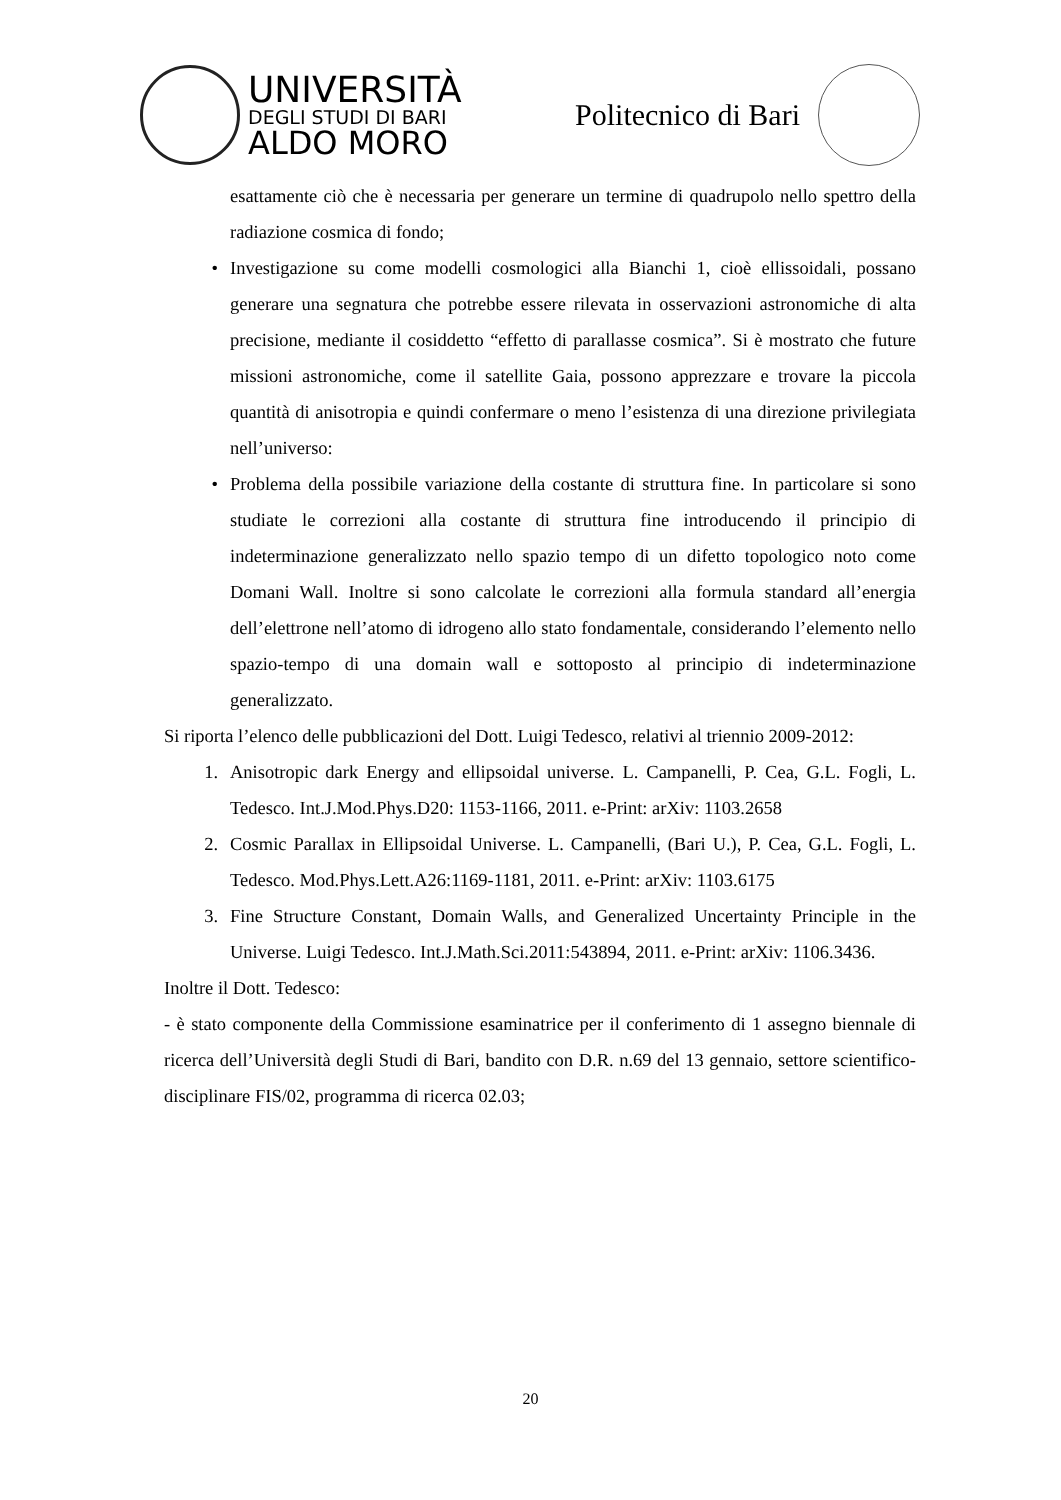UNIVERSITÀ
DEGLI STUDI DI BARI
ALDO MORO
Politecnico di Bari
esattamente ciò che è necessaria per generare un termine di quadrupolo nello spettro della radiazione cosmica di fondo;
• Investigazione su come modelli cosmologici alla Bianchi 1, cioè ellissoidali, possano generare una segnatura che potrebbe essere rilevata in osservazioni astronomiche di alta precisione, mediante il cosiddetto “effetto di parallasse cosmica”. Si è mostrato che future missioni astronomiche, come il satellite Gaia, possono apprezzare e trovare la piccola quantità di anisotropia e quindi confermare o meno l’esistenza di una direzione privilegiata nell’universo:
• Problema della possibile variazione della costante di struttura fine. In particolare si sono studiate le correzioni alla costante di struttura fine introducendo il principio di indeterminazione generalizzato nello spazio tempo di un difetto topologico noto come Domani Wall. Inoltre si sono calcolate le correzioni alla formula standard all’energia dell’elettrone nell’atomo di idrogeno allo stato fondamentale, considerando l’elemento nello spazio-tempo di una domain wall e sottoposto al principio di indeterminazione generalizzato.
Si riporta l’elenco delle pubblicazioni del Dott. Luigi Tedesco, relativi al triennio 2009-2012:
1. Anisotropic dark Energy and ellipsoidal universe. L. Campanelli, P. Cea, G.L. Fogli, L. Tedesco. Int.J.Mod.Phys.D20: 1153-1166, 2011. e-Print: arXiv: 1103.2658
2. Cosmic Parallax in Ellipsoidal Universe. L. Campanelli, (Bari U.), P. Cea, G.L. Fogli, L. Tedesco. Mod.Phys.Lett.A26:1169-1181, 2011. e-Print: arXiv: 1103.6175
3. Fine Structure Constant, Domain Walls, and Generalized Uncertainty Principle in the Universe. Luigi Tedesco. Int.J.Math.Sci.2011:543894, 2011. e-Print: arXiv: 1106.3436.
Inoltre il Dott. Tedesco:
- è stato componente della Commissione esaminatrice per il conferimento di 1 assegno biennale di ricerca dell’Università degli Studi di Bari, bandito con D.R. n.69 del 13 gennaio, settore scientifico-disciplinare FIS/02, programma di ricerca 02.03;
20